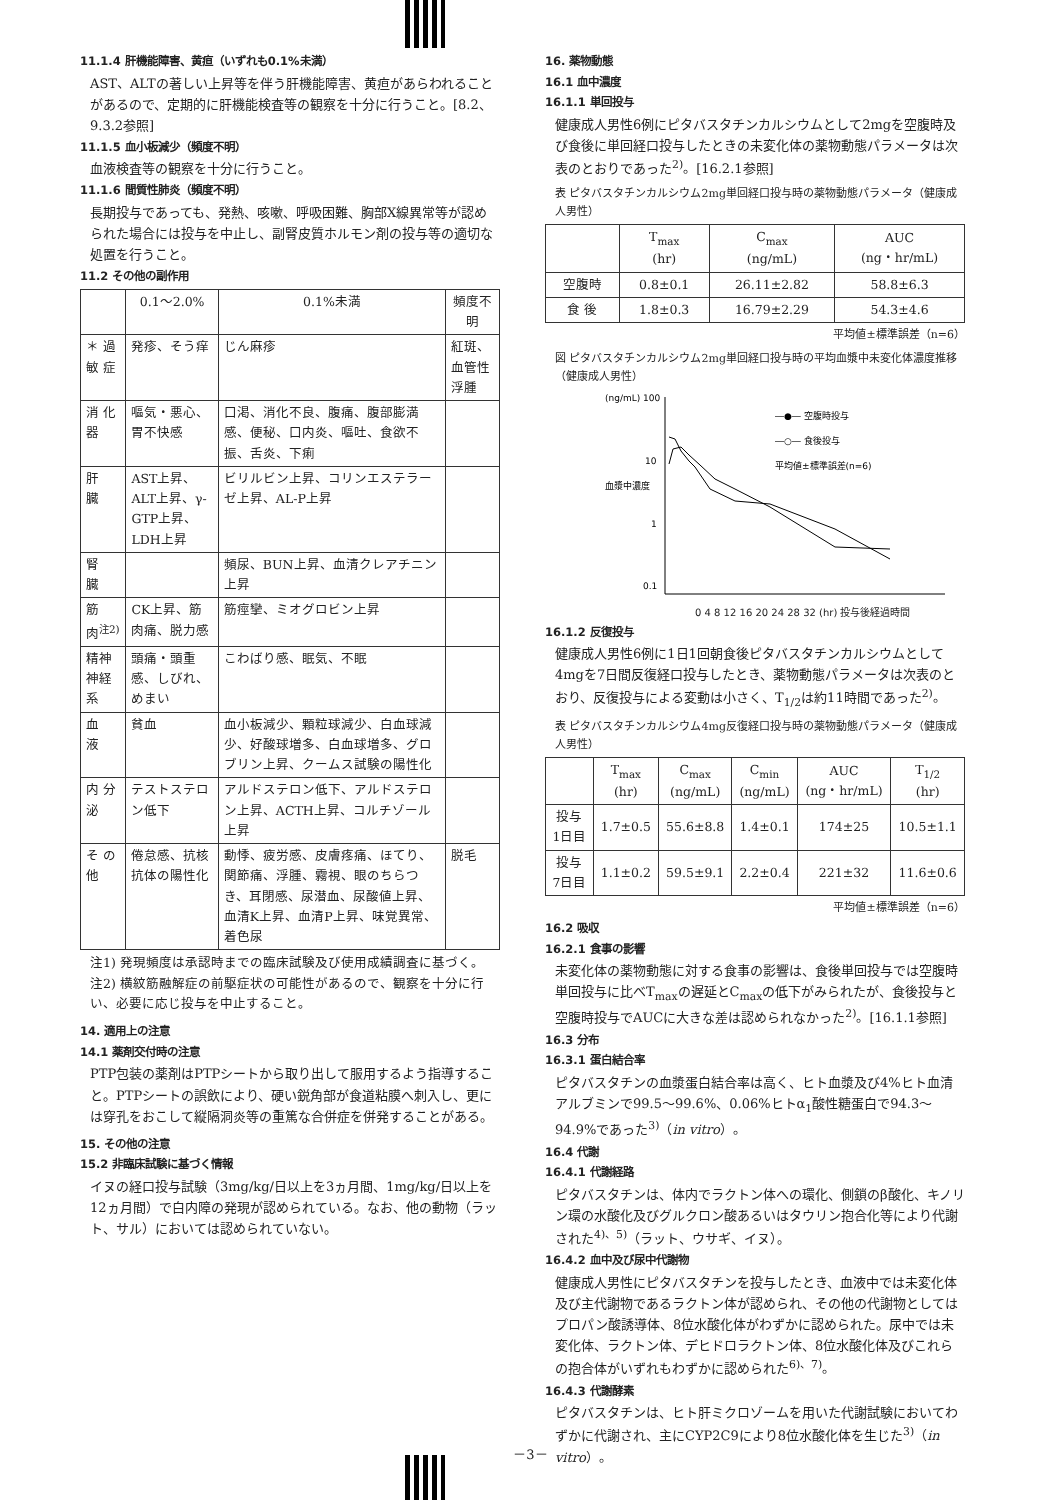11.1.4 肝機能障害、黄疸（いずれも0.1%未満）
AST、ALTの著しい上昇等を伴う肝機能障害、黄疸があらわれることがあるので、定期的に肝機能検査等の観察を十分に行うこと。[8.2、9.3.2参照]
11.1.5 血小板減少（頻度不明）
血液検査等の観察を十分に行うこと。
11.1.6 間質性肺炎（頻度不明）
長期投与であっても、発熱、咳嗽、呼吸困難、胸部X線異常等が認められた場合には投与を中止し、副腎皮質ホルモン剤の投与等の適切な処置を行うこと。
11.2 その他の副作用
| | 0.1～2.0% | 0.1%未満 | 頻度不明 |
| --- | --- | --- | --- |
| ＊ 過 敏 症 | 発疹、そう痒 | じん麻疹 | 紅斑、血管性浮腫 |
| 消 化 器 | 嘔気・悪心、胃不快感 | 口渇、消化不良、腹痛、腹部膨満感、便秘、口内炎、嘔吐、食欲不振、舌炎、下痢 | |
| 肝 臓 | AST上昇、ALT上昇、γ-GTP上昇、LDH上昇 | ビリルビン上昇、コリンエステラーゼ上昇、AL-P上昇 | |
| 腎 臓 | | 頻尿、BUN上昇、血清クレアチニン上昇 | |
| 筋 肉<sup>注2)</sup> | CK上昇、筋肉痛、脱力感 | 筋痙攣、ミオグロビン上昇 | |
| 精神神経系 | 頭痛・頭重感、しびれ、めまい | こわばり感、眠気、不眠 | |
| 血 液 | 貧血 | 血小板減少、顆粒球減少、白血球減少、好酸球増多、白血球増多、グロブリン上昇、クームス試験の陽性化 | |
| 内 分 泌 | テストステロン低下 | アルドステロン低下、アルドステロン上昇、ACTH上昇、コルチゾール上昇 | |
| そ の 他 | 倦怠感、抗核抗体の陽性化 | 動悸、疲労感、皮膚疼痛、ほてり、関節痛、浮腫、霧視、眼のちらつき、耳閉感、尿潜血、尿酸値上昇、血清K上昇、血清P上昇、味覚異常、着色尿 | 脱毛 |
注1) 発現頻度は承認時までの臨床試験及び使用成績調査に基づく。
注2) 横紋筋融解症の前駆症状の可能性があるので、観察を十分に行い、必要に応じ投与を中止すること。
14. 適用上の注意
14.1 薬剤交付時の注意
PTP包装の薬剤はPTPシートから取り出して服用するよう指導すること。PTPシートの誤飲により、硬い鋭角部が食道粘膜へ刺入し、更には穿孔をおこして縦隔洞炎等の重篤な合併症を併発することがある。
15. その他の注意
15.2 非臨床試験に基づく情報
イヌの経口投与試験（3mg/kg/日以上を3ヵ月間、1mg/kg/日以上を12ヵ月間）で白内障の発現が認められている。なお、他の動物（ラット、サル）においては認められていない。
16. 薬物動態
16.1 血中濃度
16.1.1 単回投与
健康成人男性6例にピタバスタチンカルシウムとして2mgを空腹時及び食後に単回経口投与したときの未変化体の薬物動態パラメータは次表のとおりであった<sup>2)</sup>。[16.2.1参照]
表 ピタバスタチンカルシウム2mg単回経口投与時の薬物動態パラメータ（健康成人男性）
| | T<sub>max</sub> (hr) | C<sub>max</sub> (ng/mL) | AUC (ng・hr/mL) |
| --- | --- | --- | --- |
| 空腹時 | 0.8±0.1 | 26.11±2.82 | 58.8±6.3 |
| 食 後 | 1.8±0.3 | 16.79±2.29 | 54.3±4.6 |
平均値±標準誤差（n=6）
図 ピタバスタチンカルシウム2mg単回経口投与時の平均血漿中未変化体濃度推移（健康成人男性）
(ng/mL) 100
10
1
0.1
血漿中濃度
―●― 空腹時投与
―○― 食後投与
平均値±標準誤差(n=6)
0 4 8 12 16 20 24 28 32 (hr) 投与後経過時間
16.1.2 反復投与
健康成人男性6例に1日1回朝食後ピタバスタチンカルシウムとして4mgを7日間反復経口投与したとき、薬物動態パラメータは次表のとおり、反復投与による変動は小さく、T<sub>1/2</sub>は約11時間であった<sup>2)</sup>。
表 ピタバスタチンカルシウム4mg反復経口投与時の薬物動態パラメータ（健康成人男性）
| | T<sub>max</sub> (hr) | C<sub>max</sub> (ng/mL) | C<sub>min</sub> (ng/mL) | AUC (ng・hr/mL) | T<sub>1/2</sub> (hr) |
| --- | --- | --- | --- | --- | --- |
| 投与 1日目 | 1.7±0.5 | 55.6±8.8 | 1.4±0.1 | 174±25 | 10.5±1.1 |
| 投与 7日目 | 1.1±0.2 | 59.5±9.1 | 2.2±0.4 | 221±32 | 11.6±0.6 |
平均値±標準誤差（n=6）
16.2 吸収
16.2.1 食事の影響
未変化体の薬物動態に対する食事の影響は、食後単回投与では空腹時単回投与に比べT<sub>max</sub>の遅延とC<sub>max</sub>の低下がみられたが、食後投与と空腹時投与でAUCに大きな差は認められなかった<sup>2)</sup>。[16.1.1参照]
16.3 分布
16.3.1 蛋白結合率
ピタバスタチンの血漿蛋白結合率は高く、ヒト血漿及び4%ヒト血清アルブミンで99.5～99.6%、0.06%ヒトα<sub>1</sub>酸性糖蛋白で94.3～94.9%であった<sup>3)</sup>（in vitro）。
16.4 代謝
16.4.1 代謝経路
ピタバスタチンは、体内でラクトン体への環化、側鎖のβ酸化、キノリン環の水酸化及びグルクロン酸あるいはタウリン抱合化等により代謝された<sup>4)、5)</sup>（ラット、ウサギ、イヌ）。
16.4.2 血中及び尿中代謝物
健康成人男性にピタバスタチンを投与したとき、血液中では未変化体及び主代謝物であるラクトン体が認められ、その他の代謝物としてはプロパン酸誘導体、8位水酸化体がわずかに認められた。尿中では未変化体、ラクトン体、デヒドロラクトン体、8位水酸化体及びこれらの抱合体がいずれもわずかに認められた<sup>6)、7)</sup>。
16.4.3 代謝酵素
ピタバスタチンは、ヒト肝ミクロゾームを用いた代謝試験においてわずかに代謝され、主にCYP2C9により8位水酸化体を生じた<sup>3)</sup>（in vitro）。
－3－